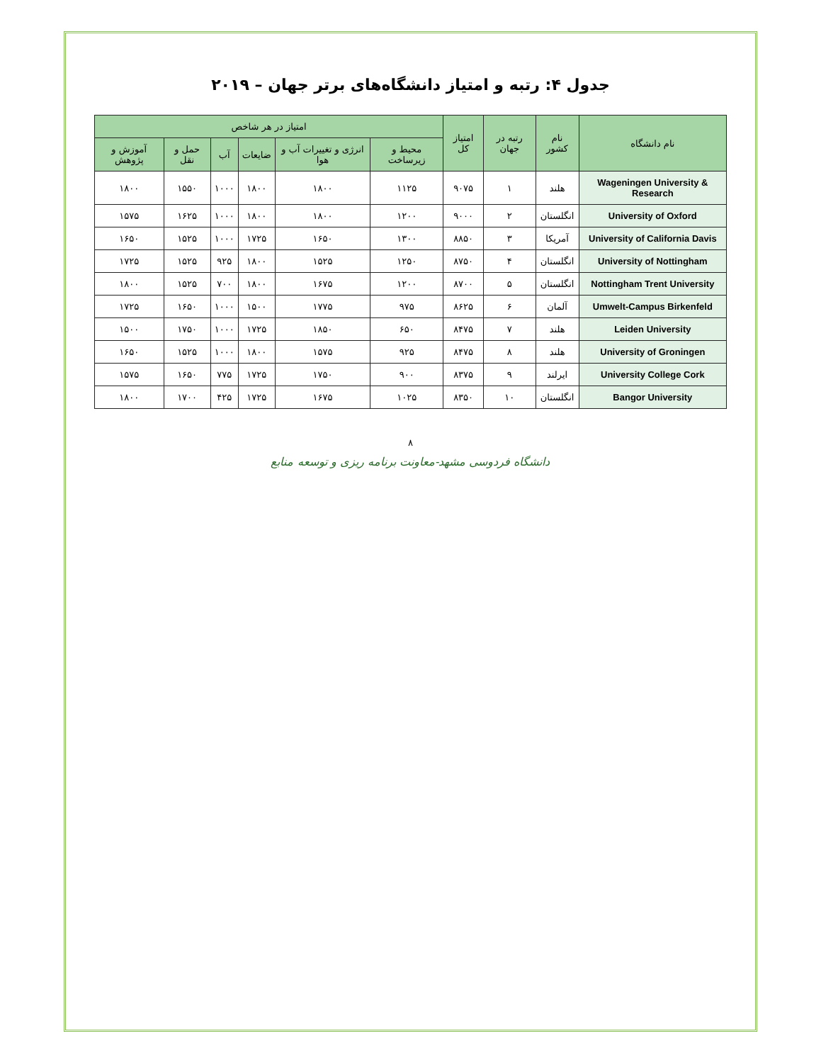جدول ۴: رتبه و امتیاز دانشگاه‌های برتر جهان – ۲۰۱۹
| نام دانشگاه | نام کشور | رتبه در جهان | امتیاز کل | امتیاز در هر شاخص | | | | | |
| --- | --- | --- | --- | --- | --- | --- | --- | --- | --- |
| | | | | محیط و زیرساخت | انرژی و تغییرات آب و هوا | ضایعات | آب | حمل و نقل | آموزش و پژوهش |
| Wageningen University & Research | هلند | ۱ | ۹۰۷۵ | ۱۱۲۵ | ۱۸۰۰ | ۱۸۰۰ | ۱۰۰۰ | ۱۵۵۰ | ۱۸۰۰ |
| University of Oxford | انگلستان | ۲ | ۹۰۰۰ | ۱۲۰۰ | ۱۸۰۰ | ۱۸۰۰ | ۱۰۰۰ | ۱۶۲۵ | ۱۵۷۵ |
| University of California Davis | آمریکا | ۳ | ۸۸۵۰ | ۱۳۰۰ | ۱۶۵۰ | ۱۷۲۵ | ۱۰۰۰ | ۱۵۲۵ | ۱۶۵۰ |
| University of Nottingham | انگلستان | ۴ | ۸۷۵۰ | ۱۲۵۰ | ۱۵۲۵ | ۱۸۰۰ | ۹۲۵ | ۱۵۲۵ | ۱۷۲۵ |
| Nottingham Trent University | انگلستان | ۵ | ۸۷۰۰ | ۱۲۰۰ | ۱۶۷۵ | ۱۸۰۰ | ۷۰۰ | ۱۵۲۵ | ۱۸۰۰ |
| Umwelt-Campus Birkenfeld | آلمان | ۶ | ۸۶۲۵ | ۹۷۵ | ۱۷۷۵ | ۱۵۰۰ | ۱۰۰۰ | ۱۶۵۰ | ۱۷۲۵ |
| Leiden University | هلند | ۷ | ۸۴۷۵ | ۶۵۰ | ۱۸۵۰ | ۱۷۲۵ | ۱۰۰۰ | ۱۷۵۰ | ۱۵۰۰ |
| University of Groningen | هلند | ۸ | ۸۴۷۵ | ۹۲۵ | ۱۵۷۵ | ۱۸۰۰ | ۱۰۰۰ | ۱۵۲۵ | ۱۶۵۰ |
| University College Cork | ایرلند | ۹ | ۸۳۷۵ | ۹۰۰ | ۱۷۵۰ | ۱۷۲۵ | ۷۷۵ | ۱۶۵۰ | ۱۵۷۵ |
| Bangor University | انگلستان | ۱۰ | ۸۳۵۰ | ۱۰۲۵ | ۱۶۷۵ | ۱۷۲۵ | ۴۲۵ | ۱۷۰۰ | ۱۸۰۰ |
۸
دانشگاه فردوسی مشهد-معاونت برنامه ریزی و توسعه منابع